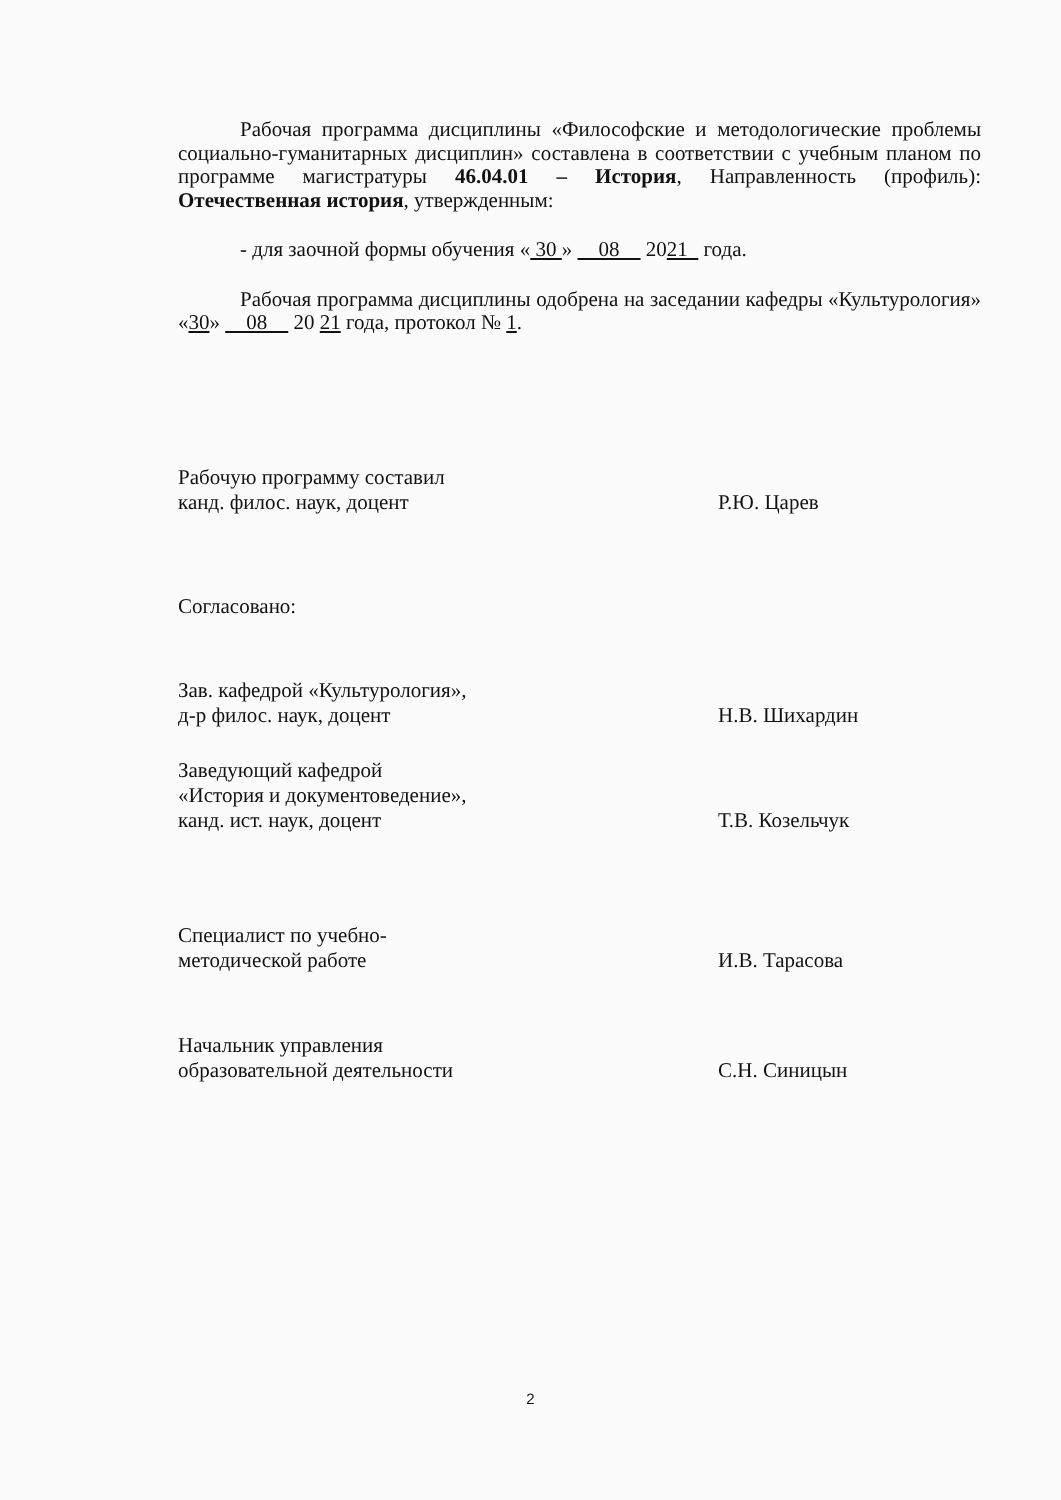Рабочая программа дисциплины «Философские и методологические проблемы социально-гуманитарных дисциплин» составлена в соответствии с учебным планом по программе магистратуры 46.04.01 – История, Направленность (профиль): Отечественная история, утвержденным:
- для заочной формы обучения « 30 » 08 2021 года.
Рабочая программа дисциплины одобрена на заседании кафедры «Культурология» «30» 08 20 21 года, протокол № 1.
Рабочую программу составил
канд. филос. наук, доцент
Р.Ю. Царев
Согласовано:
Зав. кафедрой «Культурология»,
д-р филос. наук, доцент
Н.В. Шихардин
Заведующий кафедрой
«История и документоведение»,
канд. ист. наук, доцент
Т.В. Козельчук
Специалист по учебно-
методической работе
И.В. Тарасова
Начальник управления
образовательной деятельности
С.Н. Синицын
2